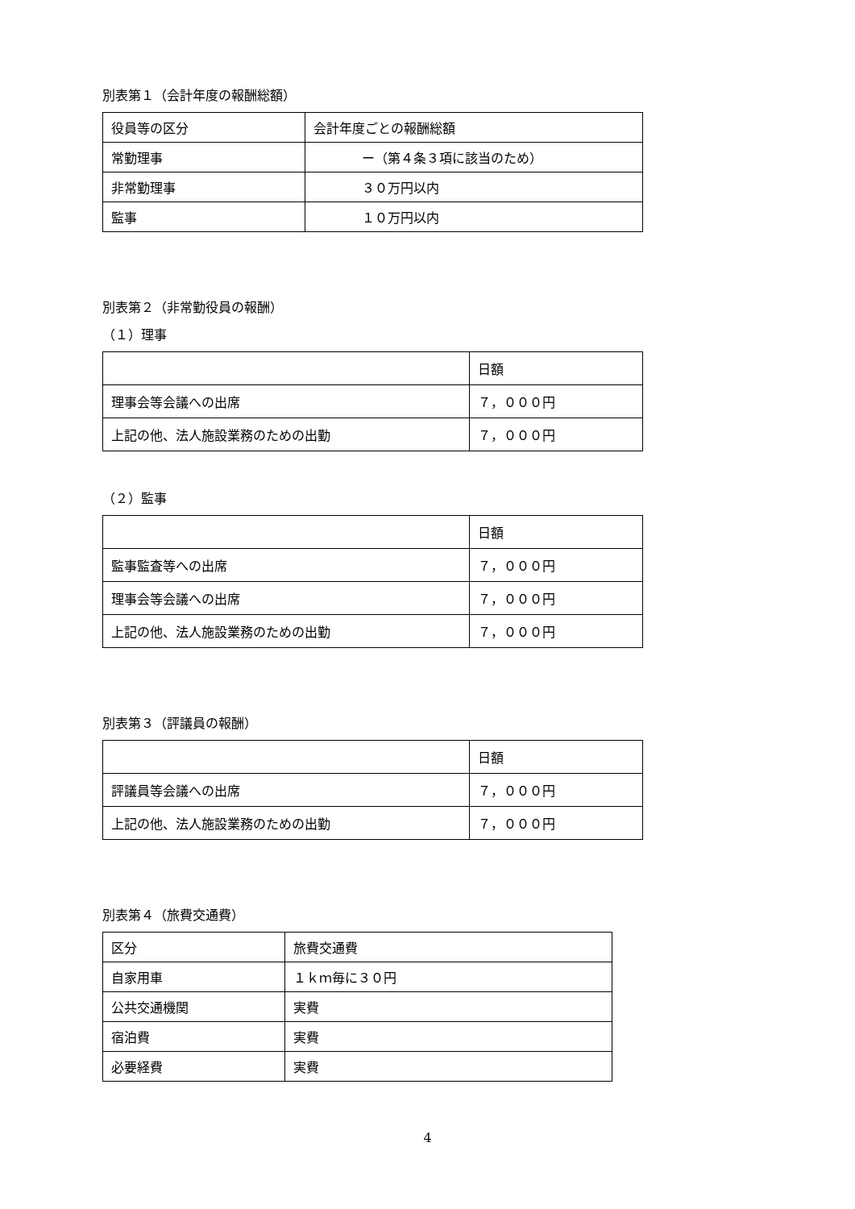別表第１（会計年度の報酬総額）
| 役員等の区分 | 会計年度ごとの報酬総額 |
| 常勤理事 | ー（第４条３項に該当のため） |
| 非常勤理事 | ３０万円以内 |
| 監事 | １０万円以内 |
別表第２（非常勤役員の報酬）
（１）理事
| | 日額 |
| 理事会等会議への出席 | ７，０００円 |
| 上記の他、法人施設業務のための出勤 | ７，０００円 |
（２）監事
| | 日額 |
| 監事監査等への出席 | ７，０００円 |
| 理事会等会議への出席 | ７，０００円 |
| 上記の他、法人施設業務のための出勤 | ７，０００円 |
別表第３（評議員の報酬）
| | 日額 |
| 評議員等会議への出席 | ７，０００円 |
| 上記の他、法人施設業務のための出勤 | ７，０００円 |
別表第４（旅費交通費）
| 区分 | 旅費交通費 |
| 自家用車 | １ｋｍ毎に３０円 |
| 公共交通機関 | 実費 |
| 宿泊費 | 実費 |
| 必要経費 | 実費 |
4